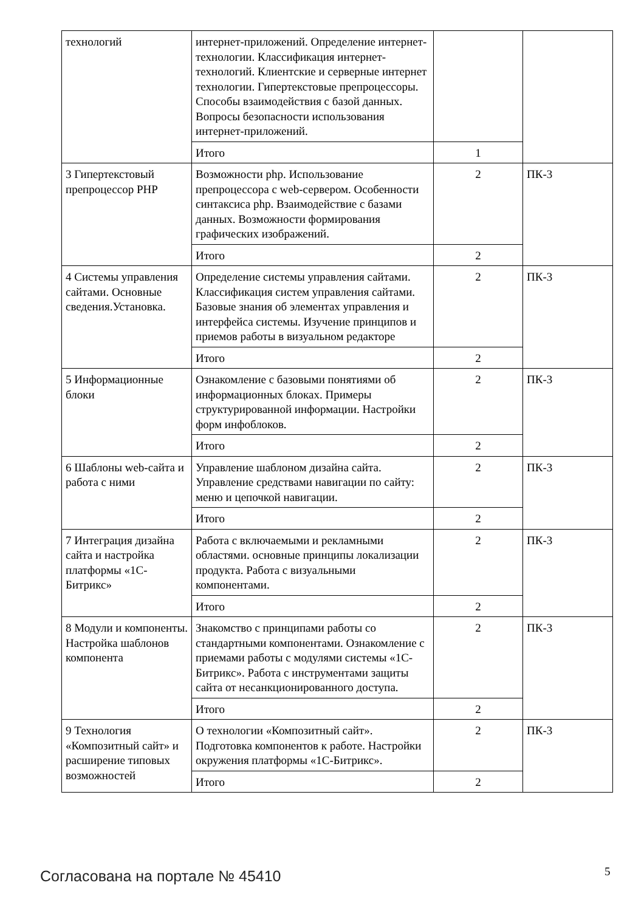| технологий | интернет-приложений. Определение интернет-технологии. Классификация интернет-технологий. Клиентские и серверные интернет технологии. Гипертекстовые препроцессоры. Способы взаимодействия с базой данных. Вопросы безопасности использования интернет-приложений. | | |
| | Итого | 1 | |
| 3 Гипертекстовый препроцессор PHP | Возможности php. Использование препроцессора с web-сервером. Особенности синтаксиса php. Взаимодействие с базами данных. Возможности формирования графических изображений. | 2 | ПК-3 |
| | Итого | 2 | |
| 4 Системы управления сайтами. Основные сведения.Установка. | Определение системы управления сайтами. Классификация систем управления сайтами. Базовые знания об элементах управления и интерфейса системы. Изучение принципов и приемов работы в визуальном редакторе | 2 | ПК-3 |
| | Итого | 2 | |
| 5 Информационные блоки | Ознакомление с базовыми понятиями об информационных блоках. Примеры структурированной информации. Настройки форм инфоблоков. | 2 | ПК-3 |
| | Итого | 2 | |
| 6 Шаблоны web-сайта и работа с ними | Управление шаблоном дизайна сайта. Управление средствами навигации по сайту: меню и цепочкой навигации. | 2 | ПК-3 |
| | Итого | 2 | |
| 7 Интеграция дизайна сайта и настройка платформы «1С-Битрикс» | Работа с включаемыми и рекламными областями. основные принципы локализации продукта. Работа с визуальными компонентами. | 2 | ПК-3 |
| | Итого | 2 | |
| 8 Модули и компоненты. Настройка шаблонов компонента | Знакомство с принципами работы со стандартными компонентами. Ознакомление с приемами работы с модулями системы «1С-Битрикс». Работа с инструментами защиты сайта от несанкционированного доступа. | 2 | ПК-3 |
| | Итого | 2 | |
| 9 Технология «Композитный сайт» и расширение типовых возможностей | О технологии «Композитный сайт». Подготовка компонентов к работе. Настройки окружения платформы «1С-Битрикс». | 2 | ПК-3 |
| | Итого | 2 | |
Согласована на портале № 45410 5